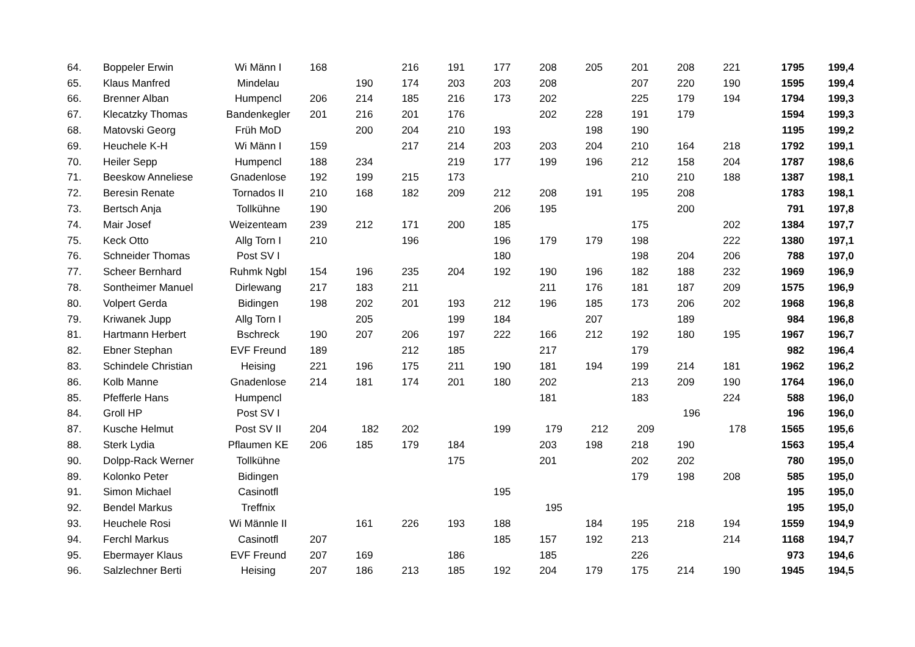| 64. | Boppeler Erwin | Wi Männ I | 168 | | 216 | 191 | 177 | 208 | 205 | 201 | 208 | 221 | 1795 | 199,4 |
| 65. | Klaus Manfred | Mindelau | | 190 | 174 | 203 | 203 | 208 | | 207 | 220 | 190 | 1595 | 199,4 |
| 66. | Brenner Alban | Humpencl | 206 | 214 | 185 | 216 | 173 | 202 | | 225 | 179 | 194 | 1794 | 199,3 |
| 67. | Klecatzky Thomas | Bandenkegler | 201 | 216 | 201 | 176 | | 202 | 228 | 191 | 179 | | 1594 | 199,3 |
| 68. | Matovski Georg | Früh MoD | | 200 | 204 | 210 | 193 | | 198 | 190 | | | 1195 | 199,2 |
| 69. | Heuchele K-H | Wi Männ I | 159 | | 217 | 214 | 203 | 203 | 204 | 210 | 164 | 218 | 1792 | 199,1 |
| 70. | Heiler Sepp | Humpencl | 188 | 234 | | 219 | 177 | 199 | 196 | 212 | 158 | 204 | 1787 | 198,6 |
| 71. | Beeskow Anneliese | Gnadenlose | 192 | 199 | 215 | 173 | | | | 210 | 210 | 188 | 1387 | 198,1 |
| 72. | Beresin Renate | Tornados II | 210 | 168 | 182 | 209 | 212 | 208 | 191 | 195 | 208 | | 1783 | 198,1 |
| 73. | Bertsch Anja | Tollkühne | 190 | | | | 206 | 195 | | | 200 | | 791 | 197,8 |
| 74. | Mair Josef | Weizenteam | 239 | 212 | 171 | 200 | 185 | | | 175 | | 202 | 1384 | 197,7 |
| 75. | Keck Otto | Allg Torn I | 210 | | 196 | | 196 | 179 | 179 | 198 | | 222 | 1380 | 197,1 |
| 76. | Schneider Thomas | Post SV I | | | | | 180 | | | 198 | 204 | 206 | 788 | 197,0 |
| 77. | Scheer Bernhard | Ruhmk Ngbl | 154 | 196 | 235 | 204 | 192 | 190 | 196 | 182 | 188 | 232 | 1969 | 196,9 |
| 78. | Sontheimer Manuel | Dirlewang | 217 | 183 | 211 | | | 211 | 176 | 181 | 187 | 209 | 1575 | 196,9 |
| 80. | Volpert Gerda | Bidingen | 198 | 202 | 201 | 193 | 212 | 196 | 185 | 173 | 206 | 202 | 1968 | 196,8 |
| 79. | Kriwanek Jupp | Allg Torn I | | 205 | | 199 | 184 | | 207 | | 189 | | 984 | 196,8 |
| 81. | Hartmann Herbert | Bschreck | 190 | 207 | 206 | 197 | 222 | 166 | 212 | 192 | 180 | 195 | 1967 | 196,7 |
| 82. | Ebner Stephan | EVF Freund | 189 | | 212 | 185 | | 217 | | 179 | | | 982 | 196,4 |
| 83. | Schindele Christian | Heising | 221 | 196 | 175 | 211 | 190 | 181 | 194 | 199 | 214 | 181 | 1962 | 196,2 |
| 86. | Kolb Manne | Gnadenlose | 214 | 181 | 174 | 201 | 180 | 202 | | 213 | 209 | 190 | 1764 | 196,0 |
| 85. | Pfefferle Hans | Humpencl | | | | | | 181 | | 183 | | 224 | 588 | 196,0 |
| 84. | Groll HP | Post SV I | | | | | | | | | 196 | | 196 | 196,0 |
| 87. | Kusche Helmut | Post SV II | 204 | 182 | 202 | | 199 | 179 | 212 | 209 | | 178 | 1565 | 195,6 |
| 88. | Sterk Lydia | Pflaumen KE | 206 | 185 | 179 | 184 | | 203 | 198 | 218 | 190 | | 1563 | 195,4 |
| 90. | Dolpp-Rack Werner | Tollkühne | | | | 175 | | 201 | | 202 | 202 | | 780 | 195,0 |
| 89. | Kolonko Peter | Bidingen | | | | | | | | 179 | 198 | 208 | 585 | 195,0 |
| 91. | Simon Michael | Casinotfl | | | | | 195 | | | | | | 195 | 195,0 |
| 92. | Bendel Markus | Treffnix | | | | | | 195 | | | | | 195 | 195,0 |
| 93. | Heuchele Rosi | Wi Männle II | | 161 | 226 | 193 | 188 | | 184 | 195 | 218 | 194 | 1559 | 194,9 |
| 94. | Ferchl Markus | Casinotfl | 207 | | | | 185 | 157 | 192 | 213 | | 214 | 1168 | 194,7 |
| 95. | Ebermayer Klaus | EVF Freund | 207 | 169 | | 186 | | 185 | | 226 | | | 973 | 194,6 |
| 96. | Salzlechner Berti | Heising | 207 | 186 | 213 | 185 | 192 | 204 | 179 | 175 | 214 | 190 | 1945 | 194,5 |